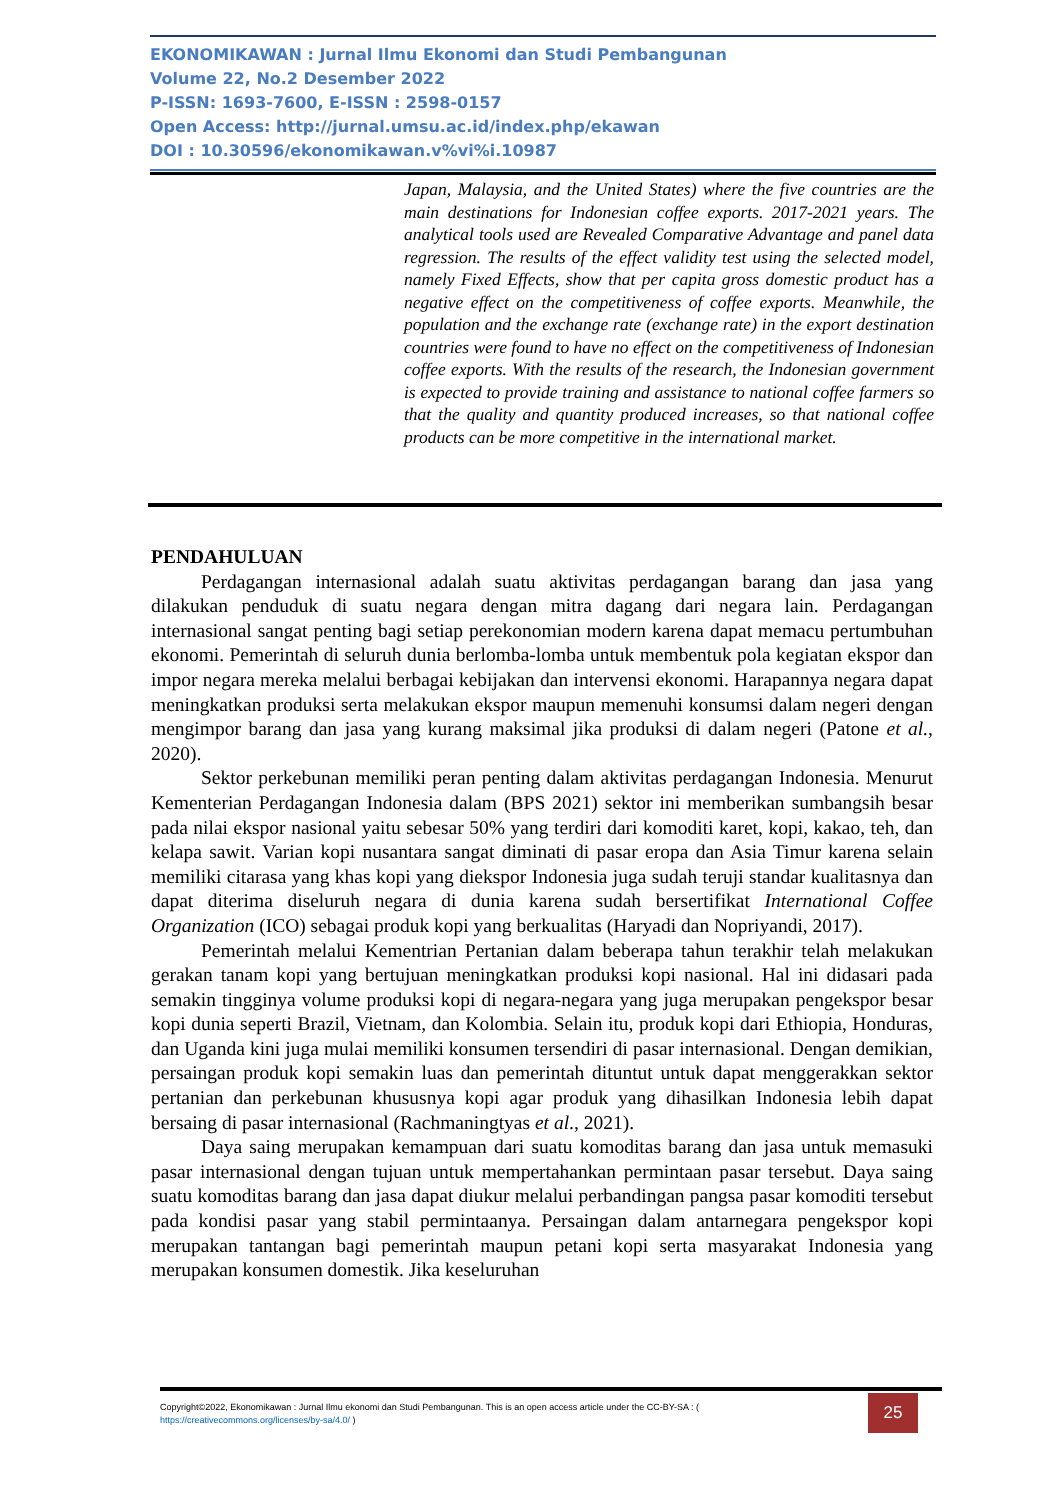EKONOMIKAWAN : Jurnal Ilmu Ekonomi dan Studi Pembangunan
Volume 22, No.2 Desember 2022
P-ISSN: 1693-7600, E-ISSN : 2598-0157
Open Access: http://jurnal.umsu.ac.id/index.php/ekawan
DOI : 10.30596/ekonomikawan.v%vi%i.10987
Japan, Malaysia, and the United States) where the five countries are the main destinations for Indonesian coffee exports. 2017-2021 years. The analytical tools used are Revealed Comparative Advantage and panel data regression. The results of the effect validity test using the selected model, namely Fixed Effects, show that per capita gross domestic product has a negative effect on the competitiveness of coffee exports. Meanwhile, the population and the exchange rate (exchange rate) in the export destination countries were found to have no effect on the competitiveness of Indonesian coffee exports. With the results of the research, the Indonesian government is expected to provide training and assistance to national coffee farmers so that the quality and quantity produced increases, so that national coffee products can be more competitive in the international market.
PENDAHULUAN
Perdagangan internasional adalah suatu aktivitas perdagangan barang dan jasa yang dilakukan penduduk di suatu negara dengan mitra dagang dari negara lain. Perdagangan internasional sangat penting bagi setiap perekonomian modern karena dapat memacu pertumbuhan ekonomi. Pemerintah di seluruh dunia berlomba-lomba untuk membentuk pola kegiatan ekspor dan impor negara mereka melalui berbagai kebijakan dan intervensi ekonomi. Harapannya negara dapat meningkatkan produksi serta melakukan ekspor maupun memenuhi konsumsi dalam negeri dengan mengimpor barang dan jasa yang kurang maksimal jika produksi di dalam negeri (Patone et al., 2020).
Sektor perkebunan memiliki peran penting dalam aktivitas perdagangan Indonesia. Menurut Kementerian Perdagangan Indonesia dalam (BPS 2021) sektor ini memberikan sumbangsih besar pada nilai ekspor nasional yaitu sebesar 50% yang terdiri dari komoditi karet, kopi, kakao, teh, dan kelapa sawit. Varian kopi nusantara sangat diminati di pasar eropa dan Asia Timur karena selain memiliki citarasa yang khas kopi yang diekspor Indonesia juga sudah teruji standar kualitasnya dan dapat diterima diseluruh negara di dunia karena sudah bersertifikat International Coffee Organization (ICO) sebagai produk kopi yang berkualitas (Haryadi dan Nopriyandi, 2017).
Pemerintah melalui Kementrian Pertanian dalam beberapa tahun terakhir telah melakukan gerakan tanam kopi yang bertujuan meningkatkan produksi kopi nasional. Hal ini didasari pada semakin tingginya volume produksi kopi di negara-negara yang juga merupakan pengekspor besar kopi dunia seperti Brazil, Vietnam, dan Kolombia. Selain itu, produk kopi dari Ethiopia, Honduras, dan Uganda kini juga mulai memiliki konsumen tersendiri di pasar internasional. Dengan demikian, persaingan produk kopi semakin luas dan pemerintah dituntut untuk dapat menggerakkan sektor pertanian dan perkebunan khususnya kopi agar produk yang dihasilkan Indonesia lebih dapat bersaing di pasar internasional (Rachmaningtyas et al., 2021).
Daya saing merupakan kemampuan dari suatu komoditas barang dan jasa untuk memasuki pasar internasional dengan tujuan untuk mempertahankan permintaan pasar tersebut. Daya saing suatu komoditas barang dan jasa dapat diukur melalui perbandingan pangsa pasar komoditi tersebut pada kondisi pasar yang stabil permintaanya. Persaingan dalam antarnegara pengekspor kopi merupakan tantangan bagi pemerintah maupun petani kopi serta masyarakat Indonesia yang merupakan konsumen domestik. Jika keseluruhan
Copyright©2022, Ekonomikawan : Jurnal Ilmu ekonomi dan Studi Pembangunan. This is an open access article under the CC-BY-SA : ( https://creativecommons.org/licenses/by-sa/4.0/ )
25